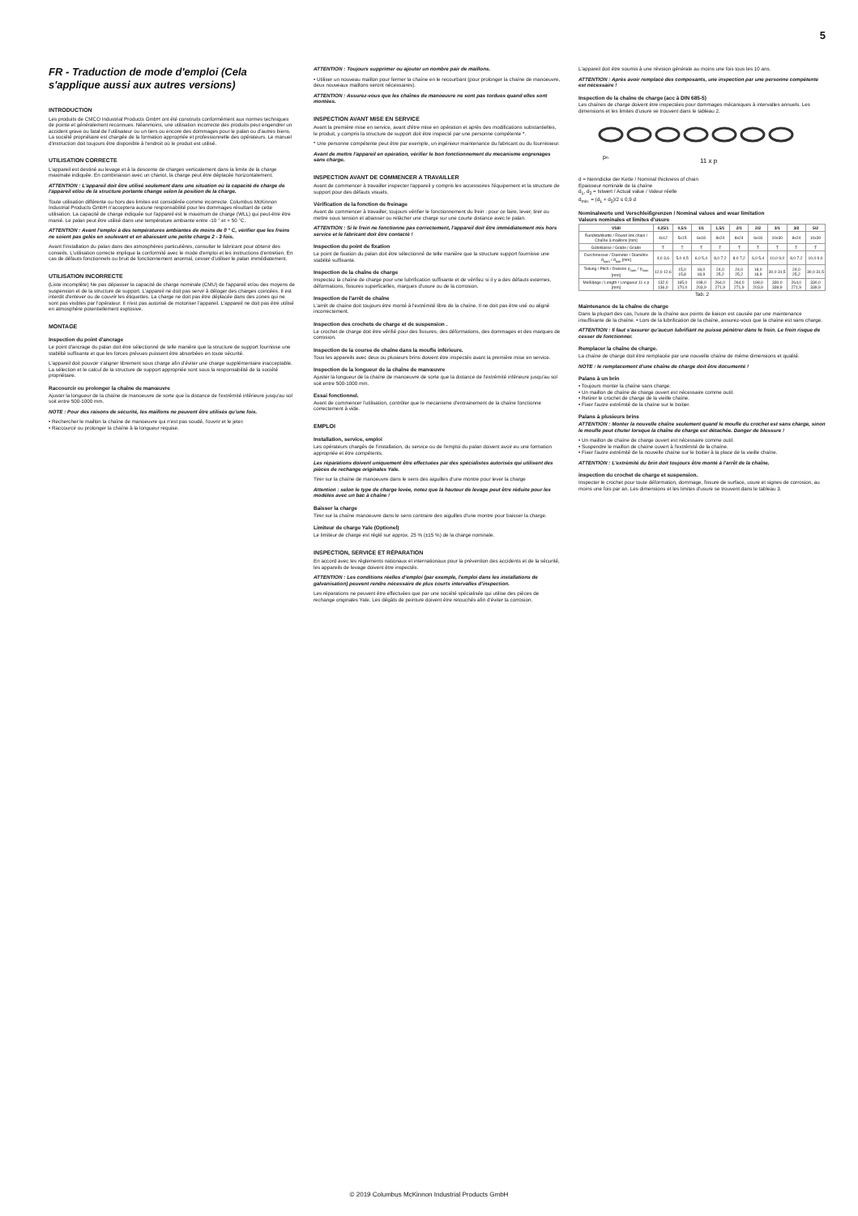5
FR - Traduction de mode d'emploi (Cela s'applique aussi aux autres versions)
INTRODUCTION
Les produits de CMCO Industrial Products GmbH ont été construits conformément aux normes techniques de pointe et généralement reconnues. Néanmoins, une utilisation incorrecte des produits peut engendrer un accident grave ou fatal de l'utilisateur ou un tiers ou encore des dommages pour le palan ou d'autres biens. La société propriétaire est chargée de la formation appropriée et professionnelle des opérateurs. Le manuel d'instruction doit toujours être disponible à l'endroit où le produit est utilisé.
UTILISATION CORRECTE
L'appareil est destiné au levage et à la descente de charges verticalement dans la limite de la charge maximale indiquée. En combinaison avec un chariot, la charge peut être déplacée horizontalement.
ATTENTION : L'appareil doit être utilisé seulement dans une situation où la capacité de charge de l'appareil et/ou de la structure portante change selon la position de la charge.
Toute utilisation différente ou hors des limites est considérée comme incorrecte. Columbus McKinnon Industrial Products GmbH n'acceptera aucune responsabilité pour les dommages résultant de cette utilisation. La capacité de charge indiquée sur l'appareil est le maximum de charge (WLL) qui peut-être être manié. Le palan peut être utilisé dans une température ambiante entre -10 ° et + 50 °C.
ATTENTION : Avant l'emploi à des températures ambiantes de moins de 0 ° C, vérifier que les freins ne soient pas gelés en soulevant et en abaissant une petite charge 2 - 3 fois.
Avant l'installation du palan dans des atmosphères particulières, consulter le fabricant pour obtenir des conseils. L'utilisation correcte implique la conformité avec le mode d'emploi et les instructions d'entretien. En cas de défauts fonctionnels ou bruit de fonctionnement anormal, cesser d'utiliser le palan immédiatement.
UTILISATION INCORRECTE
(Liste incomplète) Ne pas dépasser la capacité de charge nominale (CMU) de l'appareil et/ou des moyens de suspension et de la structure de support. L'appareil ne doit pas servir à déloger des charges coincées. Il est interdit d'enlever ou de couvrir les étiquettes. La charge ne doit pas être déplacée dans des zones qui ne sont pas visibles par l'opérateur. Il n'est pas autorisé de motoriser l'appareil. L'appareil ne doit pas être utilisé en atmosphère potentiellement explosive.
MONTAGE
Inspection du point d'ancrage
Le point d'ancrage du palan doit être sélectionné de telle manière que la structure de support fournisse une stabilité suffisante et que les forces prévues puissent être absorbées en toute sécurité.
L'appareil doit pouvoir s'aligner librement sous charge afin d'éviter une charge supplémentaire inacceptable. La sélection et le calcul de la structure de support appropriée sont sous la responsabilité de la société propriétaire.
Raccourcir ou prolonger la chaîne de manœuvre
Ajuster la longueur de la chaîne de manoeuvre de sorte que la distance de l'extrémité inférieure jusqu'au sol soit entre 500-1000 mm.
NOTE : Pour des raisons de sécurité, les maillons ne peuvent être utilisés qu'une fois.
• Rechercher le maillon la chaîne de manoeuvre qui n'est pas soudé, l'ouvrir et le jeter.
• Raccourcir ou prolonger la chaîne à la longueur requise.
ATTENTION : Toujours supprimer ou ajouter un nombre pair de maillons.
• Utiliser un nouveau maillon pour fermer la chaîne en le recourbant (pour prolonger la chaîne de manoeuvre, deux nouveaux maillons seront nécessaires).
ATTENTION : Assurez-vous que les chaînes de manoeuvre ne sont pas tordues quand elles sont montées.
INSPECTION AVANT MISE EN SERVICE
Avant la première mise en service, avant d'être mise en opération et après des modifications substantielles, le produit, y compris la structure de support doit être inspecté par une personne compétente *.
* Une personne compétente peut être par exemple, un ingénieur maintenance du fabricant ou du fournisseur.
Avant de mettre l'appareil en opération, vérifier le bon fonctionnement du mecanisme engrenages sans charge.
INSPECTION AVANT DE COMMENCER A TRAVAILLER
Avant de commencer à travailler inspecter l'appareil y compris les accessoires l'équipement et la structure de support pour des défauts visuels.
Vérification de la fonction de freinage
Avant de commencer à travailler, toujours vérifier le fonctionnement du frein : pour ce faire, lever, tirer ou mettre sous tension et abaisser ou relâcher une charge sur une courte distance avec le palan.
ATTENTION : Si le frein ne fonctionne pas correctement, l'appareil doit être immédiatement mis hors service et le fabricant doit être contacté !
Inspection du point de fixation
Le point de fixation du palan doit être sélectionné de telle manière que la structure support fournisse une stabilité suffisante.
Inspection de la chaîne de charge
Inspectez la chaîne de charge pour une lubrification suffisante et de vérifiez si il y a des défauts externes, déformations, fissures superficielles, marques d'usure ou de la corrosion.
Inspection de l'arrêt de chaîne
L'arrêt de chaîne doit toujours être monté à l'extrémité libre de la chaîne. Il ne doit pas être usé ou aligné incorrectement.
Inspection des crochets de charge et de suspension .
Le crochet de charge doit être vérifié pour des fissures, des déformations, des dommages et des marques de corrosion.
Inspection de la course de chaîne dans la moufle inférieure.
Tous les appareils avec deux ou plusieurs brins doivent être inspectés avant la première mise en service.
Inspection de la longueur de la chaîne de manœuvre
Ajuster la longueur de la chaîne de manoeuvre de sorte que la distance de l'extrémité inférieure jusqu'au sol soit entre 500-1000 mm.
Essai fonctionnel.
Avant de commencer l'utilisation, contrôler que le mecanisme d'entrainement de la chaîne fonctionne correctement à vide.
EMPLOI
Installation, service, emploi
Les opérateurs chargés de l'installation, du service ou de l'emploi du palan doivent avoir eu une formation appropriée et être compétents.
Les réparations doivent uniquement être effectuées par des spécialistes autorisés qui utilisent des pièces de rechange originales Yale.
Tirer sur la chaîne de manoeuvre dans le sens des aiguilles d'une montre pour lever la charge
Attention : selon le type de charge levée, notez que la hauteur de levage peut être réduite pour les modèles avec un bac à chaîne !
Baisser la charge
Tirer sur la chaîne manoeuvre dans le sens contraire des aiguilles d'une montre pour baisser la charge.
Limiteur de charge Yale (Optionel)
Le limiteur de charge est réglé sur approx. 25 % (±15 %) de la charge nominale.
INSPECTION, SERVICE ET RÉPARATION
En accord avec les règlements nationaux et internationaux pour la prévention des accidents et de la sécurité, les appareils de levage doivent être inspectés.
ATTENTION : Les conditions réelles d'emploi (par exemple, l'emploi dans les installations de galvanisation) peuvent rendre nécessaire de plus courts intervalles d'inspection.
Les réparations ne peuvent être effectuées que par une société spécialisée qui utilise des pièces de rechange originales Yale. Les dégâts de peinture doivent être retouchés afin d'éviter la corrosion.
L'appareil doit être soumis à une révision générale au moins une fois tous les 10 ans.
ATTENTION : Après avoir remplacé des composants, une inspection par une personne compétente est nécessaire !
Inspection de la chaîne de charge (acc à DIN 685-5)
Les chaînes de charge doivent être inspectées pour dommages mécaniques à intervalles annuels. Les dimensions et les limites d'usure se trouvent dans le tableau 2.
pn
11 x p
d = Nenndicke der Kette / Nominal thickness of chain
Epaisseur nominale de la chaîne
d<sub>1</sub>, d<sub>2</sub> = Istwert / Actual value / Valeur réelle
d<sub>min.</sub> = (d<sub>1</sub> + d<sub>2</sub>)/2 ≤ 0,9 d
Nominalwerte und Verschleißgrenzen / Nominal values and wear limitation
Valeurs nominales et limites d'usure
| VSIII | 0,25/1 | 0,5/1 | 1/1 | 1,5/1 | 2/1 | 2/2 | 3/1 | 3/2 | 5/2 |
| --- | --- | --- | --- | --- | --- | --- | --- | --- | --- |
| Rundstahlkette / Round link chain / Chaîne à maillons [mm] | 4x12 | 5x15 | 6x18 | 8x24 | 8x24 | 6x18 | 10x30 | 8x24 | 10x30 |
| Güteklasse / Grade / Grade | T | T | T | T | T | T | T | T | T |
| Durchmesser / Diameter / Diamètre d<sub>nom</sub> / d<sub>min</sub> [mm] | 4,0 3,6 | 5,0 4,5 | 6,0 5,4 | 8,0 7,2 | 8,0 7,2 | 6,0 5,4 | 10,0 9,0 | 8,0 7,2 | 10,0 9,0 |
| Teilung / Pitch / Division p<sub>nom</sub> / p<sub>max</sub> [mm] | 12,0 12,6 | 15,0 15,8 | 18,0 18,9 | 24,0 25,2 | 24,0 25,2 | 18,0 18,9 | 30,0 31,5 | 24,0 25,2 | 30,0 31,5 |
| Meßlänge / Length / Longueur 11 x p [mm] | 132,0 136,0 | 165,0 170,0 | 198,0 203,9 | 264,0 271,9 | 264,0 271,9 | 198,0 203,9 | 330,0 339,9 | 264,0 271,9 | 330,0 339,9 |
Tab. 2
Maintenance de la chaîne de charge
Dans la plupart des cas, l'usure de la chaîne aux points de liaison est causée par une maintenance insuffisante de la chaîne. • Lors de la lubrification de la chaîne, assurez-vous que la chaîne est sans charge.
ATTENTION : Il faut s'assurer qu'aucun lubrifiant ne puisse pénétrer dans le frein. Le frein risque de cesser de fonctionner.
Remplacer la chaîne de charge.
La chaîne de charge doit être remplacée par une nouvelle chaîne de même dimensions et qualité.
NOTE : le remplacement d'une chaîne de charge doit être documenté !
Palans à un brin
• Toujours monter la chaîne sans charge.
• Un maillon de chaîne de charge ouvert est nécessaire comme outil.
• Retirer le crochet de charge de la vieille chaîne.
• Fixer l'autre extrémité de la chaîne sur le boitier.
Palans à plusieurs brins
ATTENTION : Monter la nouvelle chaîne seulement quand le moufle du crochet est sans charge, sinon le moufle peut chuter lorsque la chaîne de charge est détachée. Danger de blessure !
• Un maillon de chaîne de charge ouvert est nécessaire comme outil.
• Suspendre le maillon de chaîne ouvert à l'extrémité de la chaîne.
• Fixer l'autre extrémité de la nouvelle chaîne sur le boitier à la place de la vieille chaîne.
ATTENTION : L'extrémité du brin doit toujours être monté à l'arrêt de la chaîne.
inspection du crochet de charge et suspension.
Inspecter le crochet pour toute déformation, dommage, fissure de surface, usure et signes de corrosion, au moins une fois par an. Les dimensions et les limites d'usure se trouvent dans le tableau 3.
© 2019 Columbus McKinnon Industrial Products GmbH